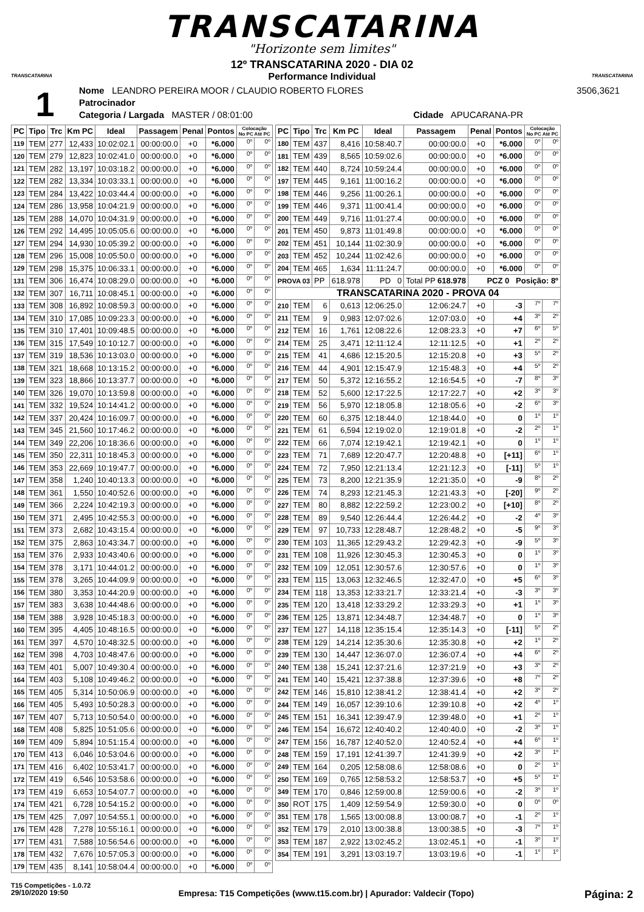TRANSCATARINA
"Horizonte sem limites"
TRANSCATARINA TRANSCATARINA
12º TRANSCATARINA 2020 - DIA 02
Performance Individual
1
Nome LEANDRO PEREIRA MOOR / CLAUDIO ROBERTO FLORES 3506,3621
Patrocinador
Categoria / Largada MASTER / 08:01:00 Cidade APUCARANA-PR
| PC | Tipo | Trc | Km PC | Ideal | Passagem | Penal | Pontos | Colocação No PC Até PC | |
| --- | --- | --- | --- | --- | --- | --- | --- | --- | --- |
| 119 | TEM | 277 | 12,433 | 10:02:02.1 | 00:00:00.0 | +0 | *6.000 | 0º | 0º |
| 120 | TEM | 279 | 12,823 | 10:02:41.0 | 00:00:00.0 | +0 | *6.000 | 0º | 0º |
| 121 | TEM | 282 | 13,197 | 10:03:18.2 | 00:00:00.0 | +0 | *6.000 | 0º | 0º |
| 122 | TEM | 282 | 13,334 | 10:03:33.1 | 00:00:00.0 | +0 | *6.000 | 0º | 0º |
| 123 | TEM | 284 | 13,422 | 10:03:44.4 | 00:00:00.0 | +0 | *6.000 | 0º | 0º |
| 124 | TEM | 286 | 13,958 | 10:04:21.9 | 00:00:00.0 | +0 | *6.000 | 0º | 0º |
| 125 | TEM | 288 | 14,070 | 10:04:31.9 | 00:00:00.0 | +0 | *6.000 | 0º | 0º |
| 126 | TEM | 292 | 14,495 | 10:05:05.6 | 00:00:00.0 | +0 | *6.000 | 0º | 0º |
| 127 | TEM | 294 | 14,930 | 10:05:39.2 | 00:00:00.0 | +0 | *6.000 | 0º | 0º |
| 128 | TEM | 296 | 15,008 | 10:05:50.0 | 00:00:00.0 | +0 | *6.000 | 0º | 0º |
| 129 | TEM | 298 | 15,375 | 10:06:33.1 | 00:00:00.0 | +0 | *6.000 | 0º | 0º |
| 131 | TEM | 306 | 16,474 | 10:08:29.0 | 00:00:00.0 | +0 | *6.000 | 0º | 0º |
| 132 | TEM | 307 | 16,711 | 10:08:45.1 | 00:00:00.0 | +0 | *6.000 | 0º | 0º |
| 133 | TEM | 308 | 16,892 | 10:08:59.3 | 00:00:00.0 | +0 | *6.000 | 0º | 0º |
| 134 | TEM | 310 | 17,085 | 10:09:23.3 | 00:00:00.0 | +0 | *6.000 | 0º | 0º |
| 135 | TEM | 310 | 17,401 | 10:09:48.5 | 00:00:00.0 | +0 | *6.000 | 0º | 0º |
| 136 | TEM | 315 | 17,549 | 10:10:12.7 | 00:00:00.0 | +0 | *6.000 | 0º | 0º |
| 137 | TEM | 319 | 18,536 | 10:13:03.0 | 00:00:00.0 | +0 | *6.000 | 0º | 0º |
| 138 | TEM | 321 | 18,668 | 10:13:15.2 | 00:00:00.0 | +0 | *6.000 | 0º | 0º |
| 139 | TEM | 323 | 18,866 | 10:13:37.7 | 00:00:00.0 | +0 | *6.000 | 0º | 0º |
| 140 | TEM | 326 | 19,070 | 10:13:59.8 | 00:00:00.0 | +0 | *6.000 | 0º | 0º |
| 141 | TEM | 332 | 19,524 | 10:14:41.2 | 00:00:00.0 | +0 | *6.000 | 0º | 0º |
| 142 | TEM | 337 | 20,424 | 10:16:09.7 | 00:00:00.0 | +0 | *6.000 | 0º | 0º |
| 143 | TEM | 345 | 21,560 | 10:17:46.2 | 00:00:00.0 | +0 | *6.000 | 0º | 0º |
| 144 | TEM | 349 | 22,206 | 10:18:36.6 | 00:00:00.0 | +0 | *6.000 | 0º | 0º |
| 145 | TEM | 350 | 22,311 | 10:18:45.3 | 00:00:00.0 | +0 | *6.000 | 0º | 0º |
| 146 | TEM | 353 | 22,669 | 10:19:47.7 | 00:00:00.0 | +0 | *6.000 | 0º | 0º |
| 147 | TEM | 358 | 1,240 | 10:40:13.3 | 00:00:00.0 | +0 | *6.000 | 0º | 0º |
| 148 | TEM | 361 | 1,550 | 10:40:52.6 | 00:00:00.0 | +0 | *6.000 | 0º | 0º |
| 149 | TEM | 366 | 2,224 | 10:42:19.3 | 00:00:00.0 | +0 | *6.000 | 0º | 0º |
| 150 | TEM | 371 | 2,495 | 10:42:55.3 | 00:00:00.0 | +0 | *6.000 | 0º | 0º |
| 151 | TEM | 373 | 2,682 | 10:43:15.4 | 00:00:00.0 | +0 | *6.000 | 0º | 0º |
| 152 | TEM | 375 | 2,863 | 10:43:34.7 | 00:00:00.0 | +0 | *6.000 | 0º | 0º |
| 153 | TEM | 376 | 2,933 | 10:43:40.6 | 00:00:00.0 | +0 | *6.000 | 0º | 0º |
| 154 | TEM | 378 | 3,171 | 10:44:01.2 | 00:00:00.0 | +0 | *6.000 | 0º | 0º |
| 155 | TEM | 378 | 3,265 | 10:44:09.9 | 00:00:00.0 | +0 | *6.000 | 0º | 0º |
| 156 | TEM | 380 | 3,353 | 10:44:20.9 | 00:00:00.0 | +0 | *6.000 | 0º | 0º |
| 157 | TEM | 383 | 3,638 | 10:44:48.6 | 00:00:00.0 | +0 | *6.000 | 0º | 0º |
| 158 | TEM | 388 | 3,928 | 10:45:18.3 | 00:00:00.0 | +0 | *6.000 | 0º | 0º |
| 160 | TEM | 395 | 4,405 | 10:48:16.5 | 00:00:00.0 | +0 | *6.000 | 0º | 0º |
| 161 | TEM | 397 | 4,570 | 10:48:32.5 | 00:00:00.0 | +0 | *6.000 | 0º | 0º |
| 162 | TEM | 398 | 4,703 | 10:48:47.6 | 00:00:00.0 | +0 | *6.000 | 0º | 0º |
| 163 | TEM | 401 | 5,007 | 10:49:30.4 | 00:00:00.0 | +0 | *6.000 | 0º | 0º |
| 164 | TEM | 403 | 5,108 | 10:49:46.2 | 00:00:00.0 | +0 | *6.000 | 0º | 0º |
| 165 | TEM | 405 | 5,314 | 10:50:06.9 | 00:00:00.0 | +0 | *6.000 | 0º | 0º |
| 166 | TEM | 405 | 5,493 | 10:50:28.3 | 00:00:00.0 | +0 | *6.000 | 0º | 0º |
| 167 | TEM | 407 | 5,713 | 10:50:54.0 | 00:00:00.0 | +0 | *6.000 | 0º | 0º |
| 168 | TEM | 408 | 5,825 | 10:51:05.6 | 00:00:00.0 | +0 | *6.000 | 0º | 0º |
| 169 | TEM | 409 | 5,894 | 10:51:15.4 | 00:00:00.0 | +0 | *6.000 | 0º | 0º |
| 170 | TEM | 413 | 6,046 | 10:53:04.6 | 00:00:00.0 | +0 | *6.000 | 0º | 0º |
| 171 | TEM | 416 | 6,402 | 10:53:41.7 | 00:00:00.0 | +0 | *6.000 | 0º | 0º |
| 172 | TEM | 419 | 6,546 | 10:53:58.6 | 00:00:00.0 | +0 | *6.000 | 0º | 0º |
| 173 | TEM | 419 | 6,653 | 10:54:07.7 | 00:00:00.0 | +0 | *6.000 | 0º | 0º |
| 174 | TEM | 421 | 6,728 | 10:54:15.2 | 00:00:00.0 | +0 | *6.000 | 0º | 0º |
| 175 | TEM | 425 | 7,097 | 10:54:55.1 | 00:00:00.0 | +0 | *6.000 | 0º | 0º |
| 176 | TEM | 428 | 7,278 | 10:55:16.1 | 00:00:00.0 | +0 | *6.000 | 0º | 0º |
| 177 | TEM | 431 | 7,588 | 10:56:54.6 | 00:00:00.0 | +0 | *6.000 | 0º | 0º |
| 178 | TEM | 432 | 7,676 | 10:57:05.3 | 00:00:00.0 | +0 | *6.000 | 0º | 0º |
| 179 | TEM | 435 | 8,141 | 10:58:04.4 | 00:00:00.0 | +0 | *6.000 | 0º | 0º |
| PC | Tipo | Trc | Km PC | Ideal | Passagem | Penal | Pontos | Colocação No PC Até PC | |
| --- | --- | --- | --- | --- | --- | --- | --- | --- | --- |
| 180 | TEM | 437 | 8,416 | 10:58:40.7 | 00:00:00.0 | +0 | *6.000 | 0º | 0º |
| 181 | TEM | 439 | 8,565 | 10:59:02.6 | 00:00:00.0 | +0 | *6.000 | 0º | 0º |
| 182 | TEM | 440 | 8,724 | 10:59:24.4 | 00:00:00.0 | +0 | *6.000 | 0º | 0º |
| 197 | TEM | 445 | 9,161 | 11:00:16.2 | 00:00:00.0 | +0 | *6.000 | 0º | 0º |
| 198 | TEM | 446 | 9,256 | 11:00:26.1 | 00:00:00.0 | +0 | *6.000 | 0º | 0º |
| 199 | TEM | 446 | 9,371 | 11:00:41.4 | 00:00:00.0 | +0 | *6.000 | 0º | 0º |
| 200 | TEM | 449 | 9,716 | 11:01:27.4 | 00:00:00.0 | +0 | *6.000 | 0º | 0º |
| 201 | TEM | 450 | 9,873 | 11:01:49.8 | 00:00:00.0 | +0 | *6.000 | 0º | 0º |
| 202 | TEM | 451 | 10,144 | 11:02:30.9 | 00:00:00.0 | +0 | *6.000 | 0º | 0º |
| 203 | TEM | 452 | 10,244 | 11:02:42.6 | 00:00:00.0 | +0 | *6.000 | 0º | 0º |
| 204 | TEM | 465 | 1,634 | 11:11:24.7 | 00:00:00.0 | +0 | *6.000 | 0º | 0º |
| PROVA 03 | | PP | 618.978 | PD 0 | Total PP 618.978 | PCZ 0 Posição: 8º | | | |
| TRANSCATARINA 2020 - PROVA 04 | | | | | | | | | |
| 210 | TEM | 6 | 0,613 | 12:06:25.0 | 12:06:24.7 | +0 | -3 | 7º | 7º |
| 211 | TEM | 9 | 0,983 | 12:07:02.6 | 12:07:03.0 | +0 | +4 | 3º | 2º |
| 212 | TEM | 16 | 1,761 | 12:08:22.6 | 12:08:23.3 | +0 | +7 | 6º | 5º |
| 214 | TEM | 25 | 3,471 | 12:11:12.4 | 12:11:12.5 | +0 | +1 | 2º | 2º |
| 215 | TEM | 41 | 4,686 | 12:15:20.5 | 12:15:20.8 | +0 | +3 | 5º | 2º |
| 216 | TEM | 44 | 4,901 | 12:15:47.9 | 12:15:48.3 | +0 | +4 | 5º | 2º |
| 217 | TEM | 50 | 5,372 | 12:16:55.2 | 12:16:54.5 | +0 | -7 | 8º | 3º |
| 218 | TEM | 52 | 5,600 | 12:17:22.5 | 12:17:22.7 | +0 | +2 | 3º | 3º |
| 219 | TEM | 56 | 5,970 | 12:18:05.8 | 12:18:05.6 | +0 | -2 | 6º | 3º |
| 220 | TEM | 60 | 6,375 | 12:18:44.0 | 12:18:44.0 | +0 | 0 | 1º | 1º |
| 221 | TEM | 61 | 6,594 | 12:19:02.0 | 12:19:01.8 | +0 | -2 | 2º | 1º |
| 222 | TEM | 66 | 7,074 | 12:19:42.1 | 12:19:42.1 | +0 | 0 | 1º | 1º |
| 223 | TEM | 71 | 7,689 | 12:20:47.7 | 12:20:48.8 | +0 | [+11] | 6º | 1º |
| 224 | TEM | 72 | 7,950 | 12:21:13.4 | 12:21:12.3 | +0 | [-11] | 5º | 1º |
| 225 | TEM | 73 | 8,200 | 12:21:35.9 | 12:21:35.0 | +0 | -9 | 8º | 2º |
| 226 | TEM | 74 | 8,293 | 12:21:45.3 | 12:21:43.3 | +0 | [-20] | 9º | 2º |
| 227 | TEM | 80 | 8,882 | 12:22:59.2 | 12:23:00.2 | +0 | [+10] | 8º | 2º |
| 228 | TEM | 89 | 9,540 | 12:26:44.4 | 12:26:44.2 | +0 | -2 | 4º | 3º |
| 229 | TEM | 97 | 10,733 | 12:28:48.7 | 12:28:48.2 | +0 | -5 | 9º | 3º |
| 230 | TEM | 103 | 11,365 | 12:29:43.2 | 12:29:42.3 | +0 | -9 | 5º | 3º |
| 231 | TEM | 108 | 11,926 | 12:30:45.3 | 12:30:45.3 | +0 | 0 | 1º | 3º |
| 232 | TEM | 109 | 12,051 | 12:30:57.6 | 12:30:57.6 | +0 | 0 | 1º | 3º |
| 233 | TEM | 115 | 13,063 | 12:32:46.5 | 12:32:47.0 | +0 | +5 | 6º | 3º |
| 234 | TEM | 118 | 13,353 | 12:33:21.7 | 12:33:21.4 | +0 | -3 | 3º | 3º |
| 235 | TEM | 120 | 13,418 | 12:33:29.2 | 12:33:29.3 | +0 | +1 | 1º | 3º |
| 236 | TEM | 125 | 13,871 | 12:34:48.7 | 12:34:48.7 | +0 | 0 | 1º | 3º |
| 237 | TEM | 127 | 14,118 | 12:35:15.4 | 12:35:14.3 | +0 | [-11] | 5º | 2º |
| 238 | TEM | 129 | 14,214 | 12:35:30.6 | 12:35:30.8 | +0 | +2 | 1º | 2º |
| 239 | TEM | 130 | 14,447 | 12:36:07.0 | 12:36:07.4 | +0 | +4 | 6º | 2º |
| 240 | TEM | 138 | 15,241 | 12:37:21.6 | 12:37:21.9 | +0 | +3 | 3º | 2º |
| 241 | TEM | 140 | 15,421 | 12:37:38.8 | 12:37:39.6 | +0 | +8 | 7º | 2º |
| 242 | TEM | 146 | 15,810 | 12:38:41.2 | 12:38:41.4 | +0 | +2 | 3º | 2º |
| 244 | TEM | 149 | 16,057 | 12:39:10.6 | 12:39:10.8 | +0 | +2 | 4º | 1º |
| 245 | TEM | 151 | 16,341 | 12:39:47.9 | 12:39:48.0 | +0 | +1 | 2º | 1º |
| 246 | TEM | 154 | 16,672 | 12:40:40.2 | 12:40:40.0 | +0 | -2 | 3º | 1º |
| 247 | TEM | 156 | 16,787 | 12:40:52.0 | 12:40:52.4 | +0 | +4 | 6º | 1º |
| 248 | TEM | 159 | 17,191 | 12:41:39.7 | 12:41:39.9 | +0 | +2 | 3º | 1º |
| 249 | TEM | 164 | 0,205 | 12:58:08.6 | 12:58:08.6 | +0 | 0 | 2º | 1º |
| 250 | TEM | 169 | 0,765 | 12:58:53.2 | 12:58:53.7 | +0 | +5 | 5º | 1º |
| 349 | TEM | 170 | 0,846 | 12:59:00.8 | 12:59:00.6 | +0 | -2 | 3º | 1º |
| 350 | ROT | 175 | 1,409 | 12:59:54.9 | 12:59:30.0 | +0 | 0 | 0º | 0º |
| 351 | TEM | 178 | 1,565 | 13:00:08.8 | 13:00:08.7 | +0 | -1 | 2º | 1º |
| 352 | TEM | 179 | 2,010 | 13:00:38.8 | 13:00:38.5 | +0 | -3 | 7º | 1º |
| 353 | TEM | 187 | 2,922 | 13:02:45.2 | 13:02:45.1 | +0 | -1 | 3º | 1º |
| 354 | TEM | 191 | 3,291 | 13:03:19.7 | 13:03:19.6 | +0 | -1 | 1º | 1º |
T15 Competições - 1.0.72
29/10/2020 19:50 Empresa: T15 Competições (www.t15.com.br) | Apurador: Valdecir (Topo) Página: 2